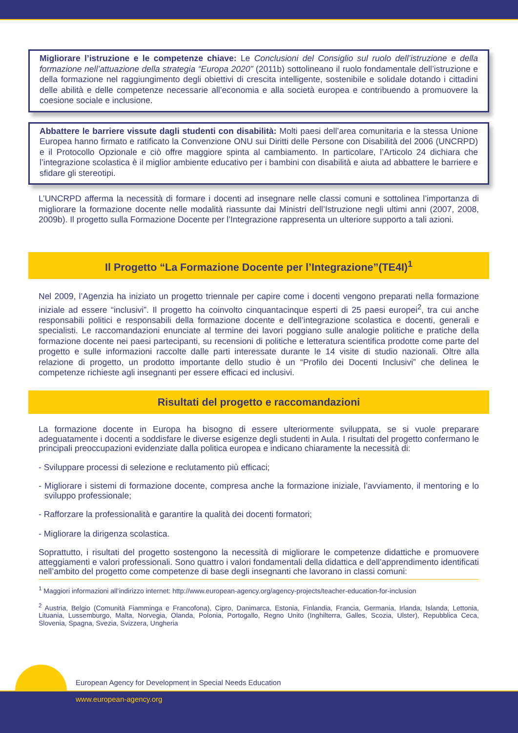Migliorare l’istruzione e le competenze chiave: Le Conclusioni del Consiglio sul ruolo dell’istruzione e della formazione nell’attuazione della strategia “Europa 2020” (2011b) sottolineano il ruolo fondamentale dell’istruzione e della formazione nel raggiungimento degli obiettivi di crescita intelligente, sostenibile e solidale dotando i cittadini delle abilità e delle competenze necessarie all’economia e alla società europea e contribuendo a promuovere la coesione sociale e inclusione.
Abbattere le barriere vissute dagli studenti con disabilità: Molti paesi dell’area comunitaria e la stessa Unione Europea hanno firmato e ratificato la Convenzione ONU sui Diritti delle Persone con Disabilità del 2006 (UNCRPD) e il Protocollo Opzionale e ciò offre maggiore spinta al cambiamento. In particolare, l’Articolo 24 dichiara che l’integrazione scolastica è il miglior ambiente educativo per i bambini con disabilità e aiuta ad abbattere le barriere e sfidare gli stereotipi.
L’UNCRPD afferma la necessità di formare i docenti ad insegnare nelle classi comuni e sottolinea l’importanza di migliorare la formazione docente nelle modalità riassunte dai Ministri dell’Istruzione negli ultimi anni (2007, 2008, 2009b). Il progetto sulla Formazione Docente per l’Integrazione rappresenta un ulteriore supporto a tali azioni.
Il Progetto “La Formazione Docente per l’Integrazione”(TE4I)<sup>1</sup>
Nel 2009, l’Agenzia ha iniziato un progetto triennale per capire come i docenti vengono preparati nella formazione iniziale ad essere “inclusivi”. Il progetto ha coinvolto cinquantacinque esperti di 25 paesi europei<sup>2</sup>, tra cui anche responsabili politici e responsabili della formazione docente e dell’integrazione scolastica e docenti, generali e specialisti. Le raccomandazioni enunciate al termine dei lavori poggiano sulle analogie politiche e pratiche della formazione docente nei paesi partecipanti, su recensioni di politiche e letteratura scientifica prodotte come parte del progetto e sulle informazioni raccolte dalle parti interessate durante le 14 visite di studio nazionali. Oltre alla relazione di progetto, un prodotto importante dello studio è un “Profilo dei Docenti Inclusivi” che delinea le competenze richieste agli insegnanti per essere efficaci ed inclusivi.
Risultati del progetto e raccomandazioni
La formazione docente in Europa ha bisogno di essere ulteriormente sviluppata, se si vuole preparare adeguatamente i docenti a soddisfare le diverse esigenze degli studenti in Aula. I risultati del progetto confermano le principali preoccupazioni evidenziate dalla politica europea e indicano chiaramente la necessità di:
- Sviluppare processi di selezione e reclutamento più efficaci;
- Migliorare i sistemi di formazione docente, compresa anche la formazione iniziale, l’avviamento, il mentoring e lo sviluppo professionale;
- Rafforzare la professionalità e garantire la qualità dei docenti formatori;
- Migliorare la dirigenza scolastica.
Soprattutto, i risultati del progetto sostengono la necessità di migliorare le competenze didattiche e promuovere atteggiamenti e valori professionali. Sono quattro i valori fondamentali della didattica e dell’apprendimento identificati nell’ambito del progetto come competenze di base degli insegnanti che lavorano in classi comuni:
<sup>1</sup> Maggiori informazioni all’indirizzo internet: http://www.european-agency.org/agency-projects/teacher-education-for-inclusion
<sup>2</sup> Austria, Belgio (Comunità Fiamminga e Francofona), Cipro, Danimarca, Estonia, Finlandia, Francia, Germania, Irlanda, Islanda, Lettonia, Lituania, Lussemburgo, Malta, Norvegia, Olanda, Polonia, Portogallo, Regno Unito (Inghilterra, Galles, Scozia, Ulster), Repubblica Ceca, Slovenia, Spagna, Svezia, Svizzera, Ungheria
European Agency for Development in Special Needs Education
www.european-agency.org